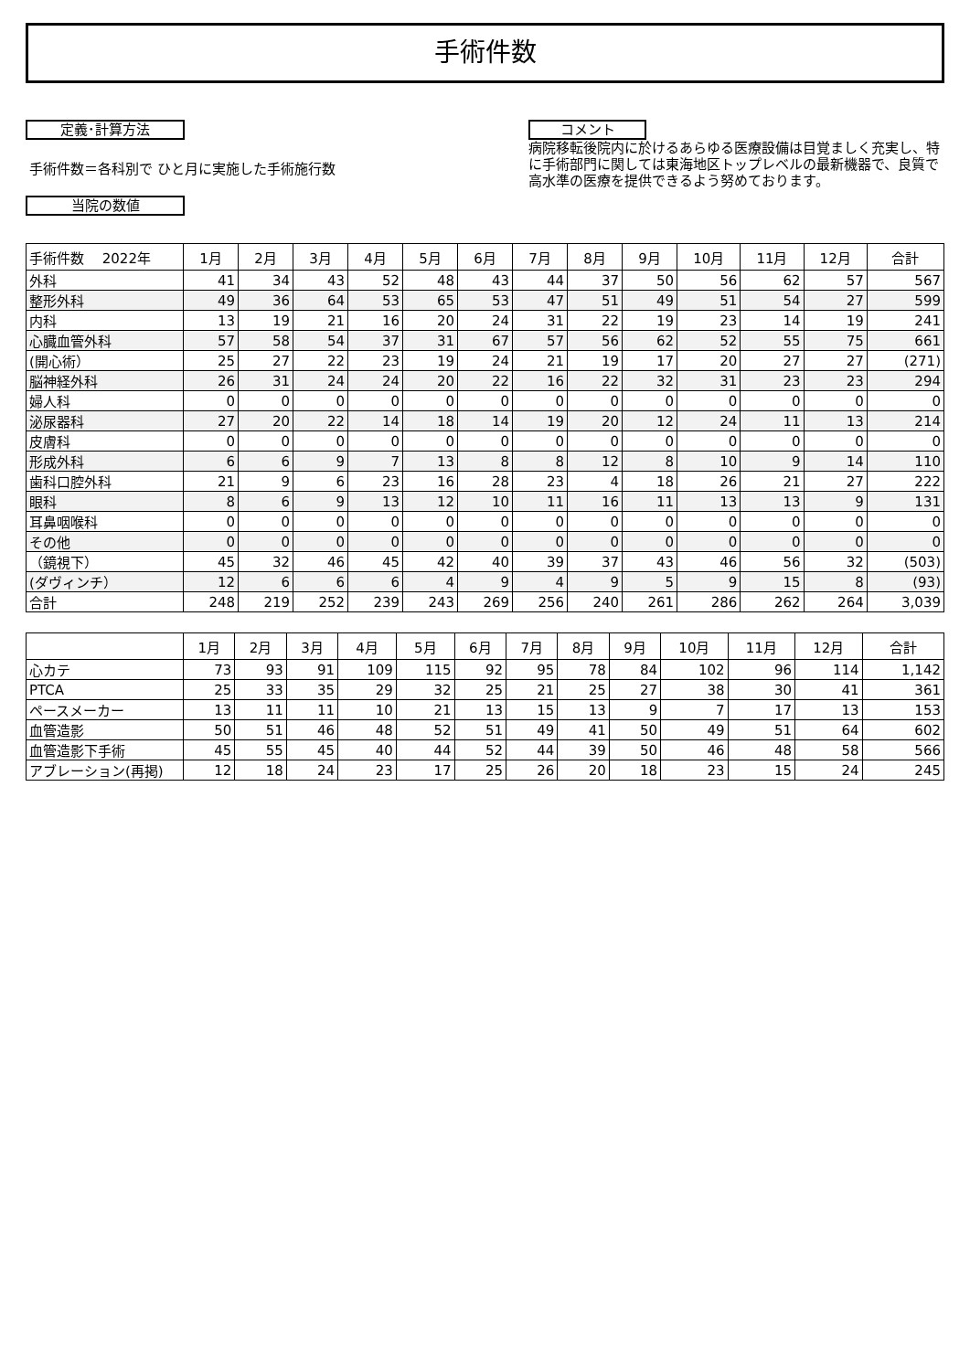手術件数
定義･計算方法
手術件数＝各科別で ひと月に実施した手術施行数
当院の数値
コメント
病院移転後院内に於けるあらゆる医療設備は目覚ましく充実し、特に手術部門に関しては東海地区トップレベルの最新機器で、良質で高水準の医療を提供できるよう努めております。
| 手術件数 2022年 | 1月 | 2月 | 3月 | 4月 | 5月 | 6月 | 7月 | 8月 | 9月 | 10月 | 11月 | 12月 | 合計 |
| --- | --- | --- | --- | --- | --- | --- | --- | --- | --- | --- | --- | --- | --- |
| 外科 | 41 | 34 | 43 | 52 | 48 | 43 | 44 | 37 | 50 | 56 | 62 | 57 | 567 |
| 整形外科 | 49 | 36 | 64 | 53 | 65 | 53 | 47 | 51 | 49 | 51 | 54 | 27 | 599 |
| 内科 | 13 | 19 | 21 | 16 | 20 | 24 | 31 | 22 | 19 | 23 | 14 | 19 | 241 |
| 心臓血管外科 | 57 | 58 | 54 | 37 | 31 | 67 | 57 | 56 | 62 | 52 | 55 | 75 | 661 |
| (開心術） | 25 | 27 | 22 | 23 | 19 | 24 | 21 | 19 | 17 | 20 | 27 | 27 | (271) |
| 脳神経外科 | 26 | 31 | 24 | 24 | 20 | 22 | 16 | 22 | 32 | 31 | 23 | 23 | 294 |
| 婦人科 | 0 | 0 | 0 | 0 | 0 | 0 | 0 | 0 | 0 | 0 | 0 | 0 | 0 |
| 泌尿器科 | 27 | 20 | 22 | 14 | 18 | 14 | 19 | 20 | 12 | 24 | 11 | 13 | 214 |
| 皮膚科 | 0 | 0 | 0 | 0 | 0 | 0 | 0 | 0 | 0 | 0 | 0 | 0 | 0 |
| 形成外科 | 6 | 6 | 9 | 7 | 13 | 8 | 8 | 12 | 8 | 10 | 9 | 14 | 110 |
| 歯科口腔外科 | 21 | 9 | 6 | 23 | 16 | 28 | 23 | 4 | 18 | 26 | 21 | 27 | 222 |
| 眼科 | 8 | 6 | 9 | 13 | 12 | 10 | 11 | 16 | 11 | 13 | 13 | 9 | 131 |
| 耳鼻咽喉科 | 0 | 0 | 0 | 0 | 0 | 0 | 0 | 0 | 0 | 0 | 0 | 0 | 0 |
| その他 | 0 | 0 | 0 | 0 | 0 | 0 | 0 | 0 | 0 | 0 | 0 | 0 | 0 |
| （鏡視下） | 45 | 32 | 46 | 45 | 42 | 40 | 39 | 37 | 43 | 46 | 56 | 32 | (503) |
| (ダヴィンチ） | 12 | 6 | 6 | 6 | 4 | 9 | 4 | 9 | 5 | 9 | 15 | 8 | (93) |
| 合計 | 248 | 219 | 252 | 239 | 243 | 269 | 256 | 240 | 261 | 286 | 262 | 264 | 3,039 |
| | 1月 | 2月 | 3月 | 4月 | 5月 | 6月 | 7月 | 8月 | 9月 | 10月 | 11月 | 12月 | 合計 |
| --- | --- | --- | --- | --- | --- | --- | --- | --- | --- | --- | --- | --- | --- |
| 心カテ | 73 | 93 | 91 | 109 | 115 | 92 | 95 | 78 | 84 | 102 | 96 | 114 | 1,142 |
| PTCA | 25 | 33 | 35 | 29 | 32 | 25 | 21 | 25 | 27 | 38 | 30 | 41 | 361 |
| ペースメーカー | 13 | 11 | 11 | 10 | 21 | 13 | 15 | 13 | 9 | 7 | 17 | 13 | 153 |
| 血管造影 | 50 | 51 | 46 | 48 | 52 | 51 | 49 | 41 | 50 | 49 | 51 | 64 | 602 |
| 血管造影下手術 | 45 | 55 | 45 | 40 | 44 | 52 | 44 | 39 | 50 | 46 | 48 | 58 | 566 |
| アブレーション(再掲) | 12 | 18 | 24 | 23 | 17 | 25 | 26 | 20 | 18 | 23 | 15 | 24 | 245 |